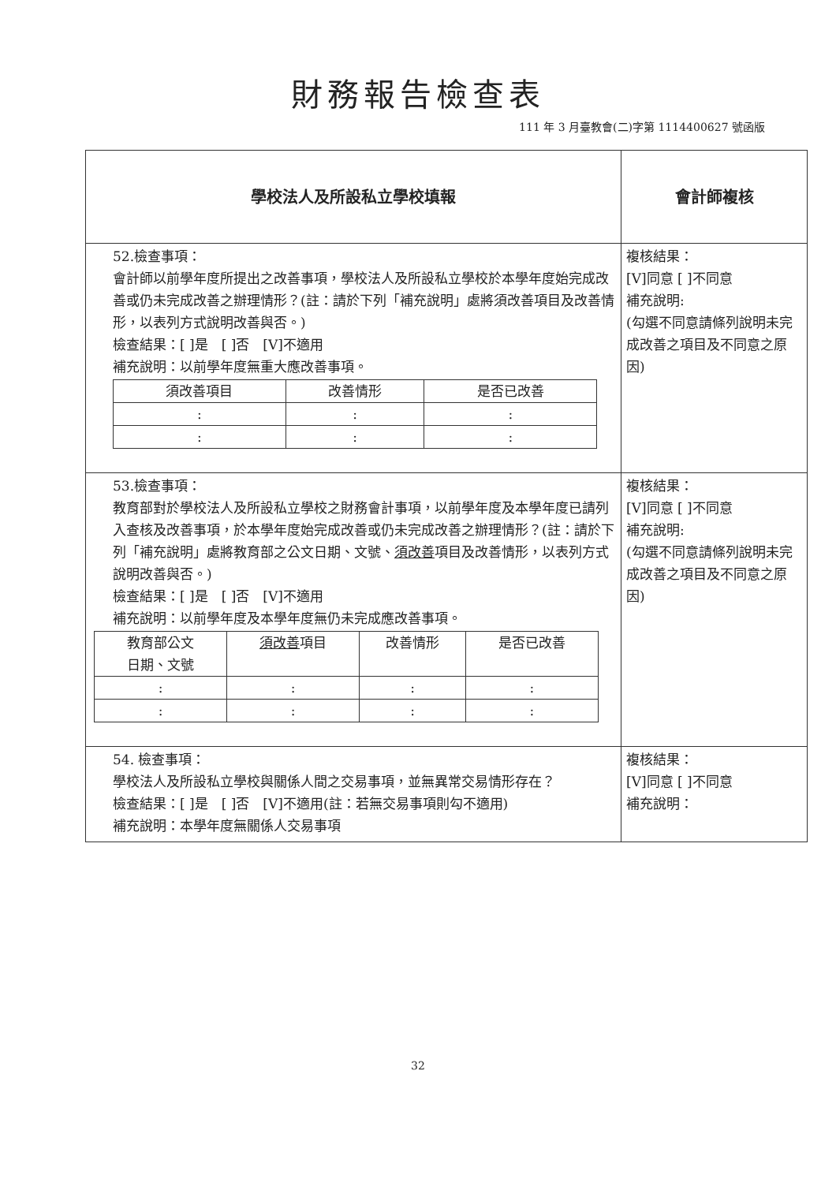財務報告檢查表
111 年 3 月臺教會(二)字第 1114400627 號函版
| 學校法人及所設私立學校填報 | 會計師複核 |
| --- | --- |
| 52.檢查事項： 會計師以前學年度所提出之改善事項，學校法人及所設私立學校於本學年度始完成改善或仍未完成改善之辦理情形？(註：請於下列「補充說明」處將須改善項目及改善情形，以表列方式說明改善與否。) 檢查結果：[ ]是 [ ]否 [V]不適用 補充說明：以前學年度無重大應改善事項。 / 須改善項目 / 改善情形 / 是否已改善 / / --- / --- / --- / / : / : / : / / : / : / : / | 複核結果： [V]同意 [ ]不同意 補充說明: (勾選不同意請條列說明未完成改善之項目及不同意之原因) |
| 53.檢查事項： 教育部對於學校法人及所設私立學校之財務會計事項，以前學年度及本學年度已請列入查核及改善事項，於本學年度始完成改善或仍未完成改善之辦理情形？(註：請於下列「補充說明」處將教育部之公文日期、文號、 須改善 項目及改善情形，以表列方式說明改善與否。) 檢查結果：[ ]是 [ ]否 [V]不適用 補充說明：以前學年度及本學年度無仍未完成應改善事項。 / 教育部公文 日期、文號 / 須改善 項目 / 改善情形 / 是否已改善 / / --- / --- / --- / --- / / : / : / : / : / / : / : / : / : / | 複核結果： [V]同意 [ ]不同意 補充說明: (勾選不同意請條列說明未完成改善之項目及不同意之原因) |
| 54. 檢查事項： 學校法人及所設私立學校與關係人間之交易事項，並無異常交易情形存在？ 檢查結果：[ ]是 [ ]否 [V]不適用(註：若無交易事項則勾不適用) 補充說明：本學年度無關係人交易事項 | 複核結果： [V]同意 [ ]不同意 補充說明： |
32